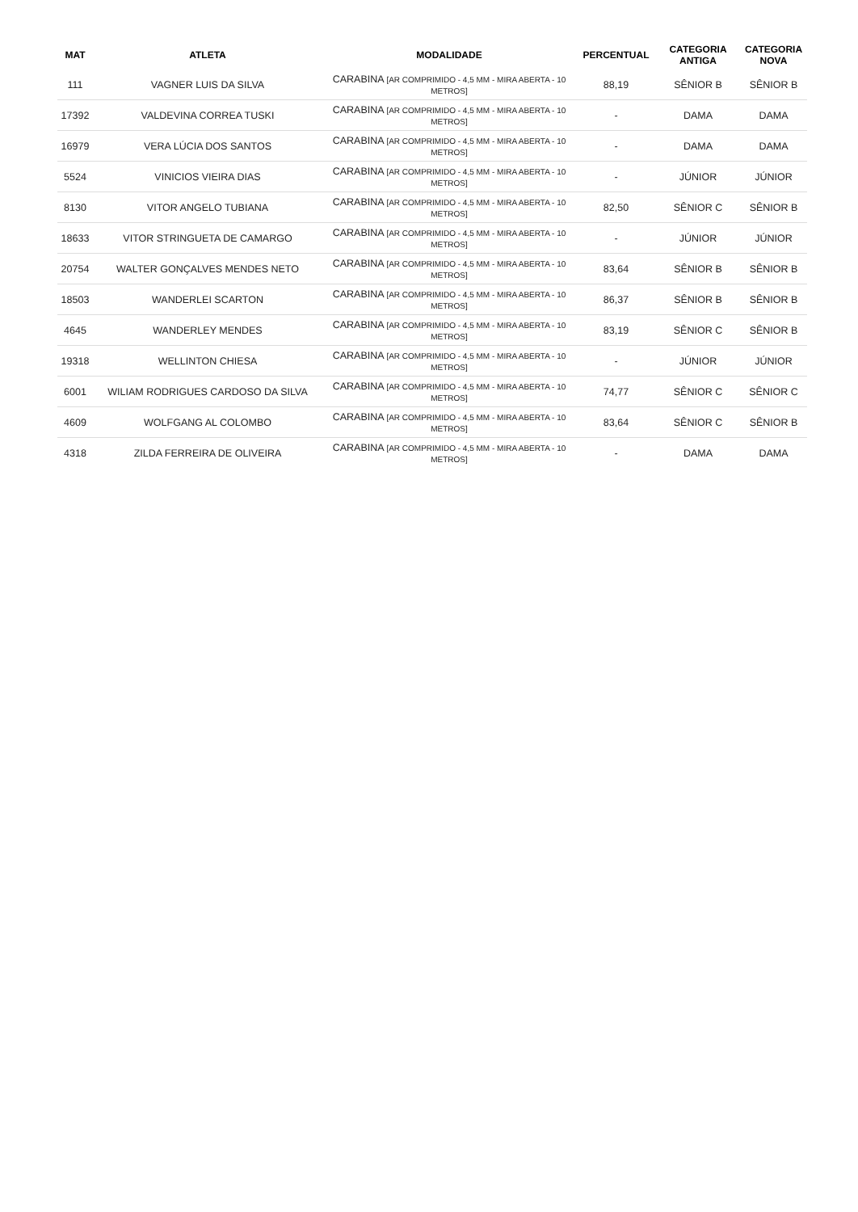| MAT | ATLETA | MODALIDADE | PERCENTUAL | CATEGORIA ANTIGA | CATEGORIA NOVA |
| --- | --- | --- | --- | --- | --- |
| 111 | VAGNER LUIS DA SILVA | CARABINA [AR COMPRIMIDO - 4,5 MM - MIRA ABERTA - 10 METROS] | 88,19 | SÊNIOR B | SÊNIOR B |
| 17392 | VALDEVINA CORREA TUSKI | CARABINA [AR COMPRIMIDO - 4,5 MM - MIRA ABERTA - 10 METROS] | - | DAMA | DAMA |
| 16979 | VERA LÚCIA DOS SANTOS | CARABINA [AR COMPRIMIDO - 4,5 MM - MIRA ABERTA - 10 METROS] | - | DAMA | DAMA |
| 5524 | VINICIOS VIEIRA DIAS | CARABINA [AR COMPRIMIDO - 4,5 MM - MIRA ABERTA - 10 METROS] | - | JÚNIOR | JÚNIOR |
| 8130 | VITOR ANGELO TUBIANA | CARABINA [AR COMPRIMIDO - 4,5 MM - MIRA ABERTA - 10 METROS] | 82,50 | SÊNIOR C | SÊNIOR B |
| 18633 | VITOR STRINGUETA DE CAMARGO | CARABINA [AR COMPRIMIDO - 4,5 MM - MIRA ABERTA - 10 METROS] | - | JÚNIOR | JÚNIOR |
| 20754 | WALTER GONÇALVES MENDES NETO | CARABINA [AR COMPRIMIDO - 4,5 MM - MIRA ABERTA - 10 METROS] | 83,64 | SÊNIOR B | SÊNIOR B |
| 18503 | WANDERLEI SCARTON | CARABINA [AR COMPRIMIDO - 4,5 MM - MIRA ABERTA - 10 METROS] | 86,37 | SÊNIOR B | SÊNIOR B |
| 4645 | WANDERLEY MENDES | CARABINA [AR COMPRIMIDO - 4,5 MM - MIRA ABERTA - 10 METROS] | 83,19 | SÊNIOR C | SÊNIOR B |
| 19318 | WELLINTON CHIESA | CARABINA [AR COMPRIMIDO - 4,5 MM - MIRA ABERTA - 10 METROS] | - | JÚNIOR | JÚNIOR |
| 6001 | WILIAM RODRIGUES CARDOSO DA SILVA | CARABINA [AR COMPRIMIDO - 4,5 MM - MIRA ABERTA - 10 METROS] | 74,77 | SÊNIOR C | SÊNIOR C |
| 4609 | WOLFGANG AL COLOMBO | CARABINA [AR COMPRIMIDO - 4,5 MM - MIRA ABERTA - 10 METROS] | 83,64 | SÊNIOR C | SÊNIOR B |
| 4318 | ZILDA FERREIRA DE OLIVEIRA | CARABINA [AR COMPRIMIDO - 4,5 MM - MIRA ABERTA - 10 METROS] | - | DAMA | DAMA |